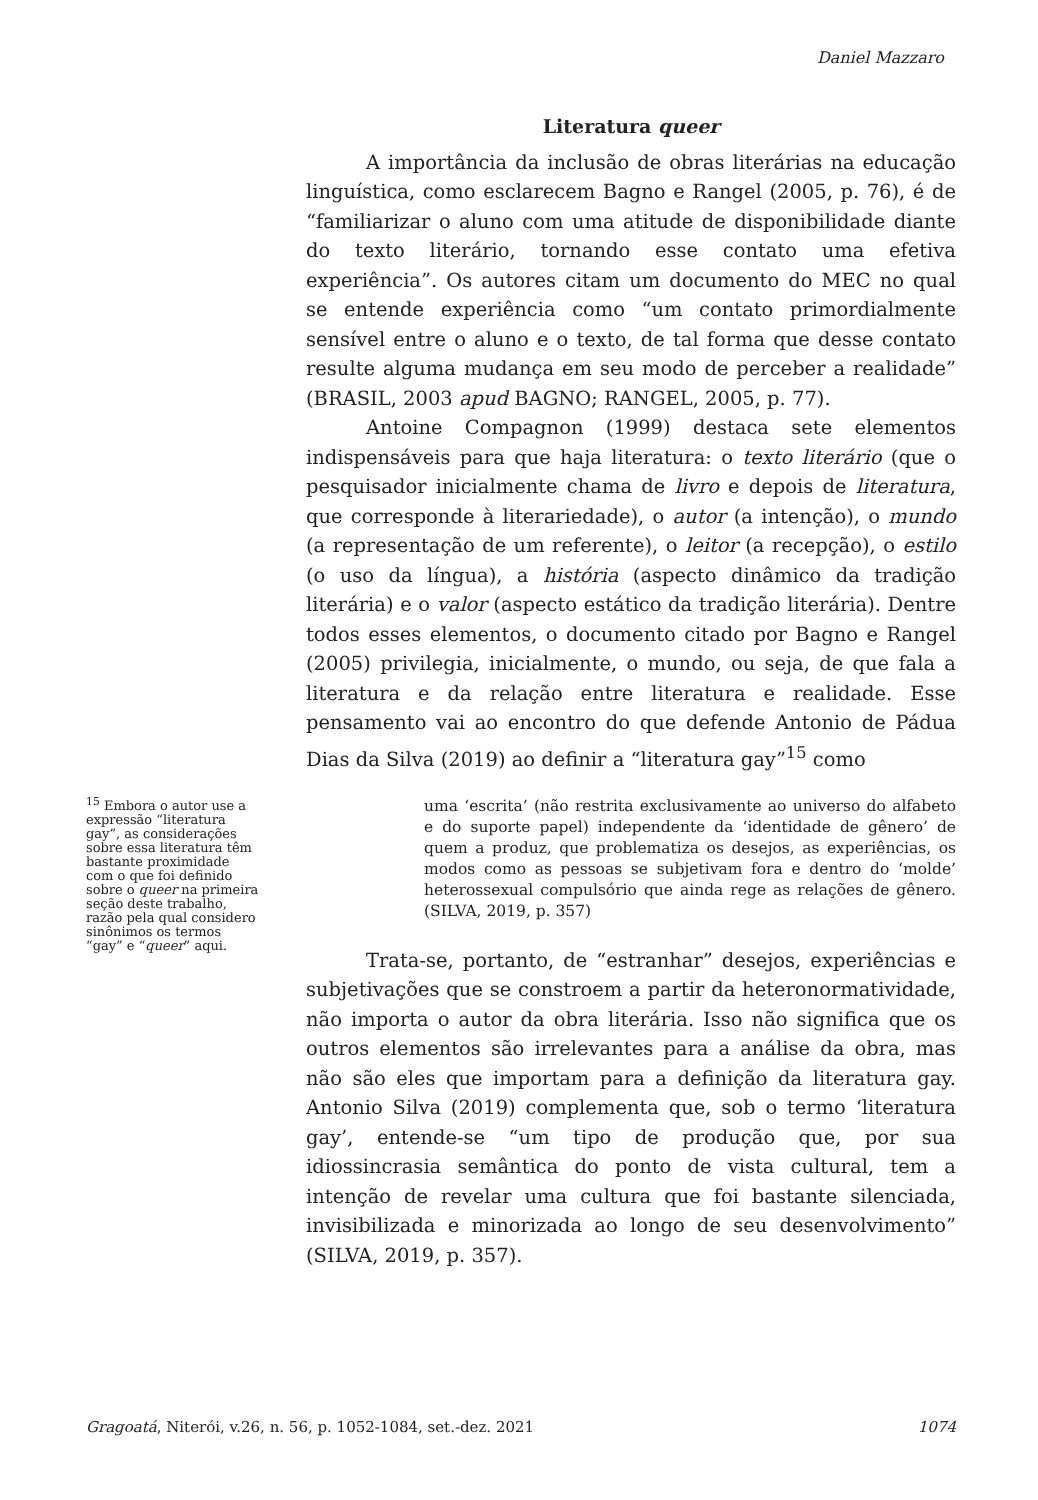Daniel Mazzaro
Literatura queer
A importância da inclusão de obras literárias na educação linguística, como esclarecem Bagno e Rangel (2005, p. 76), é de “familiarizar o aluno com uma atitude de disponibilidade diante do texto literário, tornando esse contato uma efetiva experiência”. Os autores citam um documento do MEC no qual se entende experiência como “um contato primordialmente sensível entre o aluno e o texto, de tal forma que desse contato resulte alguma mudança em seu modo de perceber a realidade” (BRASIL, 2003 apud BAGNO; RANGEL, 2005, p. 77).
Antoine Compagnon (1999) destaca sete elementos indispensáveis para que haja literatura: o texto literário (que o pesquisador inicialmente chama de livro e depois de literatura, que corresponde à literariedade), o autor (a intenção), o mundo (a representação de um referente), o leitor (a recepção), o estilo (o uso da língua), a história (aspecto dinâmico da tradição literária) e o valor (aspecto estático da tradição literária). Dentre todos esses elementos, o documento citado por Bagno e Rangel (2005) privilegia, inicialmente, o mundo, ou seja, de que fala a literatura e da relação entre literatura e realidade. Esse pensamento vai ao encontro do que defende Antonio de Pádua Dias da Silva (2019) ao definir a “literatura gay”<sup>15</sup> como
uma ‘escrita’ (não restrita exclusivamente ao universo do alfabeto e do suporte papel) independente da ‘identidade de gênero’ de quem a produz, que problematiza os desejos, as experiências, os modos como as pessoas se subjetivam fora e dentro do ‘molde’ heterossexual compulsório que ainda rege as relações de gênero. (SILVA, 2019, p. 357)
Trata-se, portanto, de “estranhar” desejos, experiências e subjetivações que se constroem a partir da heteronormatividade, não importa o autor da obra literária. Isso não significa que os outros elementos são irrelevantes para a análise da obra, mas não são eles que importam para a definição da literatura gay. Antonio Silva (2019) complementa que, sob o termo ‘literatura gay’, entende-se “um tipo de produção que, por sua idiossincrasia semântica do ponto de vista cultural, tem a intenção de revelar uma cultura que foi bastante silenciada, invisibilizada e minorizada ao longo de seu desenvolvimento” (SILVA, 2019, p. 357).
<sup>15</sup> Embora o autor use a expressão “literatura gay”, as considerações sobre essa literatura têm bastante proximidade com o que foi definido sobre o queer na primeira seção deste trabalho, razão pela qual considero sinônimos os termos “gay” e “queer” aqui.
Gragoatá, Niterói, v.26, n. 56, p. 1052-1084, set.-dez. 2021 1074